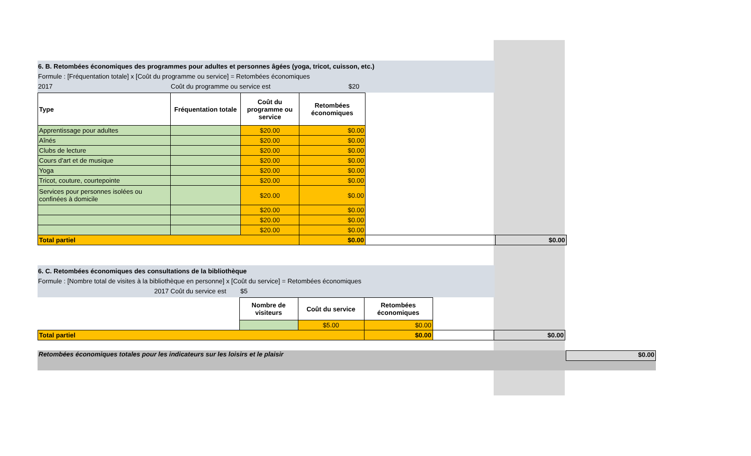6. B. Retombées économiques des programmes pour adultes et personnes âgées (yoga, tricot, cuisson, etc.)
Formule : [Fréquentation totale] x [Coût du programme ou service] = Retombées économiques
2017 Coût du programme ou service est $20
| Type | Fréquentation totale | Coût du programme ou service | Retombées économiques | | |
| --- | --- | --- | --- | --- | --- |
| Apprentissage pour adultes | | $20.00 | $0.00 | | |
| Aînés | | $20.00 | $0.00 | | |
| Clubs de lecture | | $20.00 | $0.00 | | |
| Cours d'art et de musique | | $20.00 | $0.00 | | |
| Yoga | | $20.00 | $0.00 | | |
| Tricot, couture, courtepointe | | $20.00 | $0.00 | | |
| Services pour personnes isolées ou confinées à domicile | | $20.00 | $0.00 | | |
| | | $20.00 | $0.00 | | |
| | | $20.00 | $0.00 | | |
| | | $20.00 | $0.00 | | |
| Total partiel | | | $0.00 | | $0.00 |
6. C. Retombées économiques des consultations de la bibliothèque
Formule : [Nombre total de visites à la bibliothèque en personne] x [Coût du service] = Retombées économiques
2017 Coût du service est $5
| | Nombre de visiteurs | Coût du service | Retombées économiques | | |
| | | $5.00 | $0.00 | | |
| Total partiel | | | $0.00 | | $0.00 |
Retombées économiques totales pour les indicateurs sur les loisirs et le plaisir
$0.00